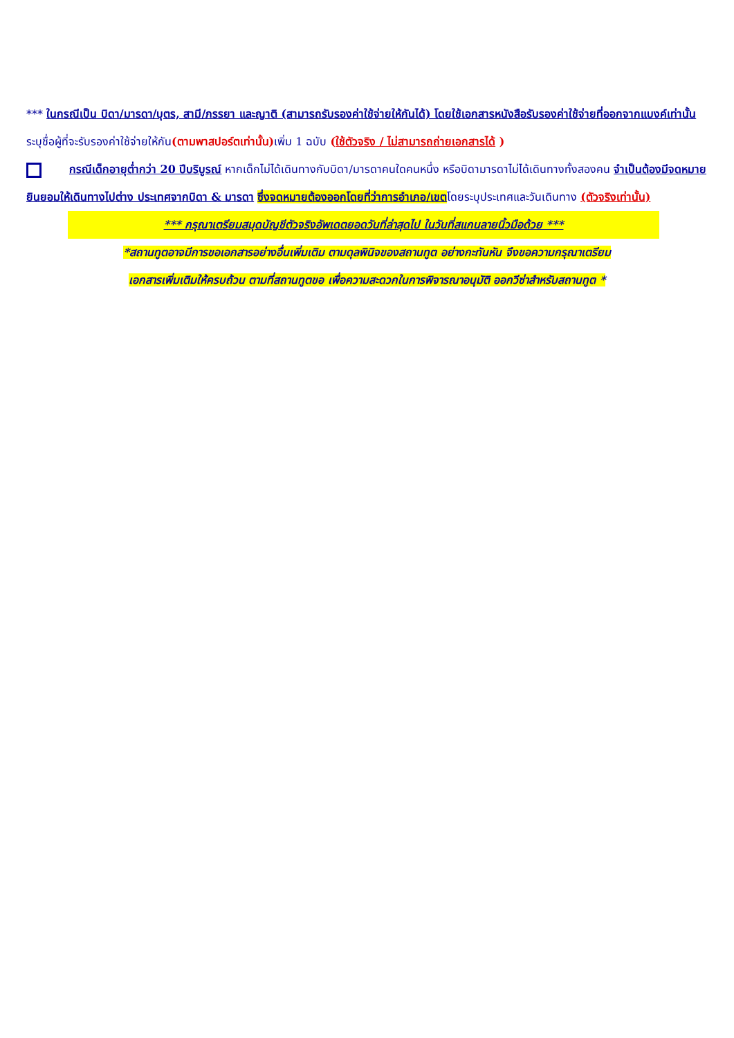*** ในกรณีเป็น บิดา/มารดา/บุตร, สามี/ภรรยา และญาติ (สามารถรับรองค่าใช้จ่ายให้กันได้) โดยใช้เอกสารหนังสือรับรองค่าใช้จ่ายที่ออกจากแบงค์เท่านั้น ระบุชื่อผู้ที่จะรับรองค่าใช้จ่ายให้กัน(ตามพาสปอร์ตเท่านั้น) เพิ่ม 1 ฉบับ (ใช้ตัวจริง / ไม่สามารถถ่ายเอกสารได้ )
กรณีเด็กอายุต่ำกว่า 20 ปีบริบูรณ์ หากเด็กไม่ได้เดินทางกับบิดา/มารดาคนใดคนหนึ่ง หรือบิดามารดาไม่ได้เดินทางทั้งสองคน จำเป็นต้องมีจดหมายยินยอมให้เดินทางไปต่าง ประเทศจากบิดา & มารดา ซึ่งจดหมายต้องออกโดยที่ว่าการอำเภอ/เขตโดยระบุประเทศและวันเดินทาง (ตัวจริงเท่านั้น)
*** กรุณาเตรียมสมุดบัญชีตัวจริงอัพเดตยอดวันที่ล่าสุดไป ในวันที่สแกนลายนิ้วมือด้วย ***
*สถานทูตอาจมีการขอเอกสารอย่างอื่นเพิ่มเติม ตามดุลพินิจของสถานทูต อย่างกะทันหัน จึงขอความกรุณาเตรียม
เอกสารเพิ่มเติมให้ครบถ้วน ตามที่สถานทูตขอ เพื่อความสะดวกในการพิจารณาอนุมัติ ออกวีซ่าสำหรับสถานทูต *